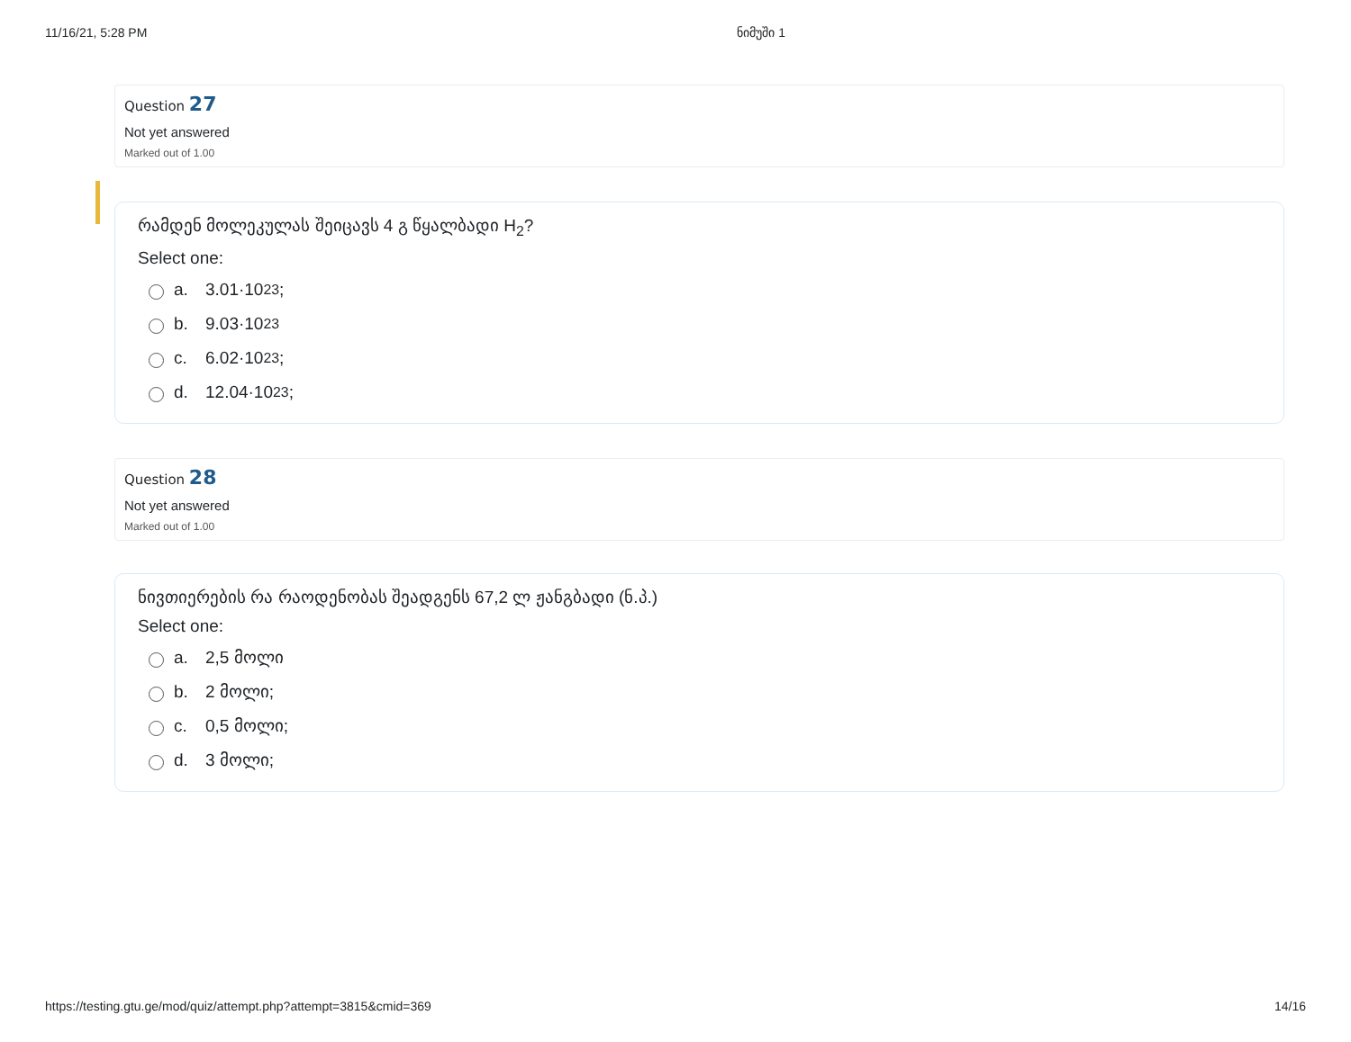11/16/21, 5:28 PM ნიმუში 1
Question 27
Not yet answered
Marked out of 1.00
რამდენ მოლეკულას შეიცავს 4 გ წყალბადი H<sub>2</sub>?
Select one:
a. 3.01·10<sup>23</sup> ;
b. 9.03·10<sup>23</sup>
c. 6.02·10<sup>23</sup> ;
d. 12.04·10<sup>23</sup> ;
Question 28
Not yet answered
Marked out of 1.00
ნივთიერების რა რაოდენობას შეადგენს 67,2 ლ ჟანგბადი (ნ.პ.)
Select one:
a. 2,5 მოლი
b. 2 მოლი;
c. 0,5 მოლი;
d. 3 მოლი;
https://testing.gtu.ge/mod/quiz/attempt.php?attempt=3815&cmid=369 14/16